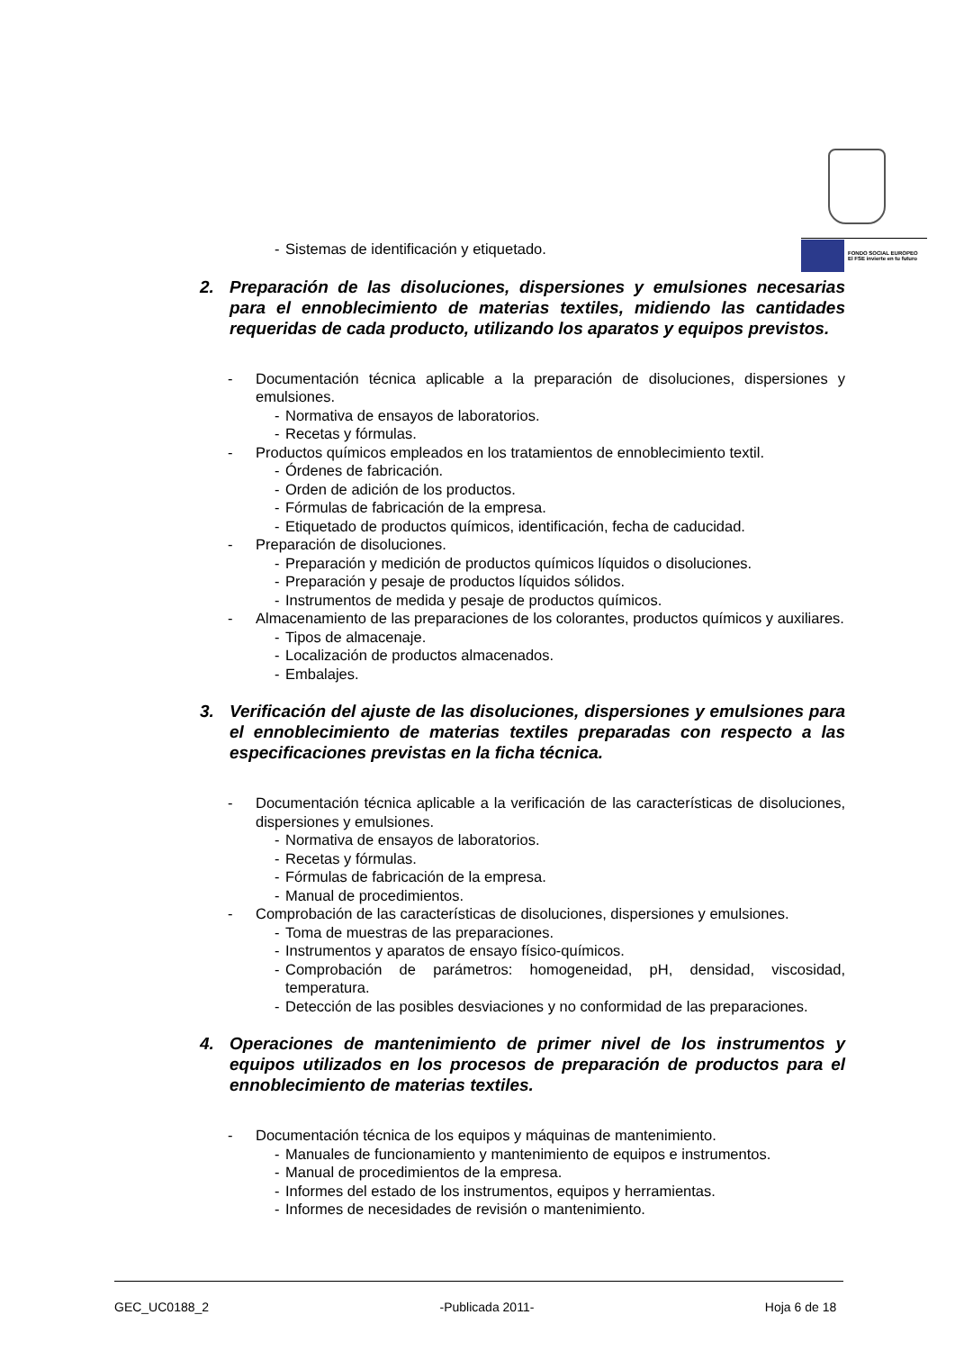FONDO SOCIAL EUROPEO
El FSE invierte en tu futuro
- Sistemas de identificación y etiquetado.
2. Preparación de las disoluciones, dispersiones y emulsiones necesarias para el ennoblecimiento de materias textiles, midiendo las cantidades requeridas de cada producto, utilizando los aparatos y equipos previstos.
- Documentación técnica aplicable a la preparación de disoluciones, dispersiones y emulsiones.
- Normativa de ensayos de laboratorios.
- Recetas y fórmulas.
- Productos químicos empleados en los tratamientos de ennoblecimiento textil.
- Órdenes de fabricación.
- Orden de adición de los productos.
- Fórmulas de fabricación de la empresa.
- Etiquetado de productos químicos, identificación, fecha de caducidad.
- Preparación de disoluciones.
- Preparación y medición de productos químicos líquidos o disoluciones.
- Preparación y pesaje de productos líquidos sólidos.
- Instrumentos de medida y pesaje de productos químicos.
- Almacenamiento de las preparaciones de los colorantes, productos químicos y auxiliares.
- Tipos de almacenaje.
- Localización de productos almacenados.
- Embalajes.
3. Verificación del ajuste de las disoluciones, dispersiones y emulsiones para el ennoblecimiento de materias textiles preparadas con respecto a las especificaciones previstas en la ficha técnica.
- Documentación técnica aplicable a la verificación de las características de disoluciones, dispersiones y emulsiones.
- Normativa de ensayos de laboratorios.
- Recetas y fórmulas.
- Fórmulas de fabricación de la empresa.
- Manual de procedimientos.
- Comprobación de las características de disoluciones, dispersiones y emulsiones.
- Toma de muestras de las preparaciones.
- Instrumentos y aparatos de ensayo físico-químicos.
- Comprobación de parámetros: homogeneidad, pH, densidad, viscosidad, temperatura.
- Detección de las posibles desviaciones y no conformidad de las preparaciones.
4. Operaciones de mantenimiento de primer nivel de los instrumentos y equipos utilizados en los procesos de preparación de productos para el ennoblecimiento de materias textiles.
- Documentación técnica de los equipos y máquinas de mantenimiento.
- Manuales de funcionamiento y mantenimiento de equipos e instrumentos.
- Manual de procedimientos de la empresa.
- Informes del estado de los instrumentos, equipos y herramientas.
- Informes de necesidades de revisión o mantenimiento.
GEC_UC0188_2 -Publicada 2011- Hoja 6 de 18